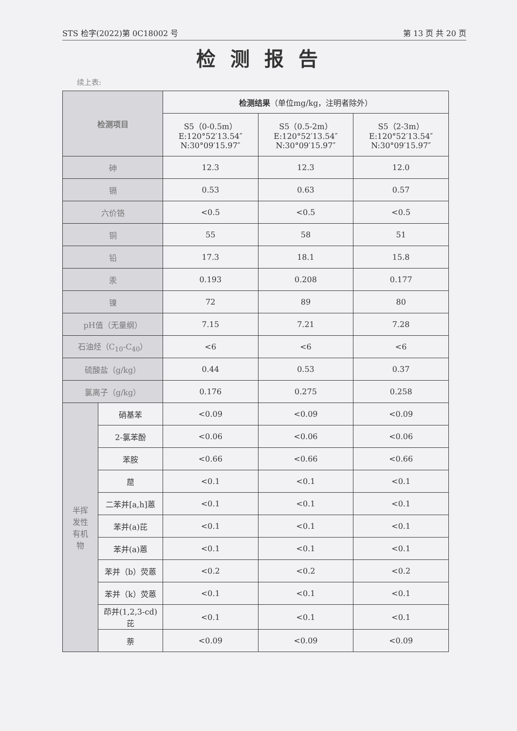STS 检字(2022)第 0C18002 号 第 13 页 共 20 页
检测报告
续上表:
| 检测项目 | | 检测结果 （单位mg/kg，注明者除外） | | |
| --- | --- | --- | --- | --- |
| | | S5（0-0.5m） E:120°52′13.54″ N:30°09′15.97″ | S5（0.5-2m） E:120°52′13.54″ N:30°09′15.97″ | S5（2-3m） E:120°52′13.54″ N:30°09′15.97″ |
| 砷 | | 12.3 | 12.3 | 12.0 |
| 镉 | | 0.53 | 0.63 | 0.57 |
| 六价铬 | | <0.5 | <0.5 | <0.5 |
| 铜 | | 55 | 58 | 51 |
| 铅 | | 17.3 | 18.1 | 15.8 |
| 汞 | | 0.193 | 0.208 | 0.177 |
| 镍 | | 72 | 89 | 80 |
| pH值（无量纲） | | 7.15 | 7.21 | 7.28 |
| 石油烃（C<sub>10</sub>-C<sub>40</sub>） | | <6 | <6 | <6 |
| 硫酸盐（g/kg） | | 0.44 | 0.53 | 0.37 |
| 氯离子（g/kg） | | 0.176 | 0.275 | 0.258 |
| 半挥 发性 有机 物 | 硝基苯 | <0.09 | <0.09 | <0.09 |
| | 2-氯苯酚 | <0.06 | <0.06 | <0.06 |
| | 苯胺 | <0.66 | <0.66 | <0.66 |
| | 䓛 | <0.1 | <0.1 | <0.1 |
| | 二苯并[a,h]蒽 | <0.1 | <0.1 | <0.1 |
| | 苯并(a)芘 | <0.1 | <0.1 | <0.1 |
| | 苯并(a)蒽 | <0.1 | <0.1 | <0.1 |
| | 苯并（b）荧蒽 | <0.2 | <0.2 | <0.2 |
| | 苯并（k）荧蒽 | <0.1 | <0.1 | <0.1 |
| | 茚并(1,2,3-cd) 芘 | <0.1 | <0.1 | <0.1 |
| | 萘 | <0.09 | <0.09 | <0.09 |